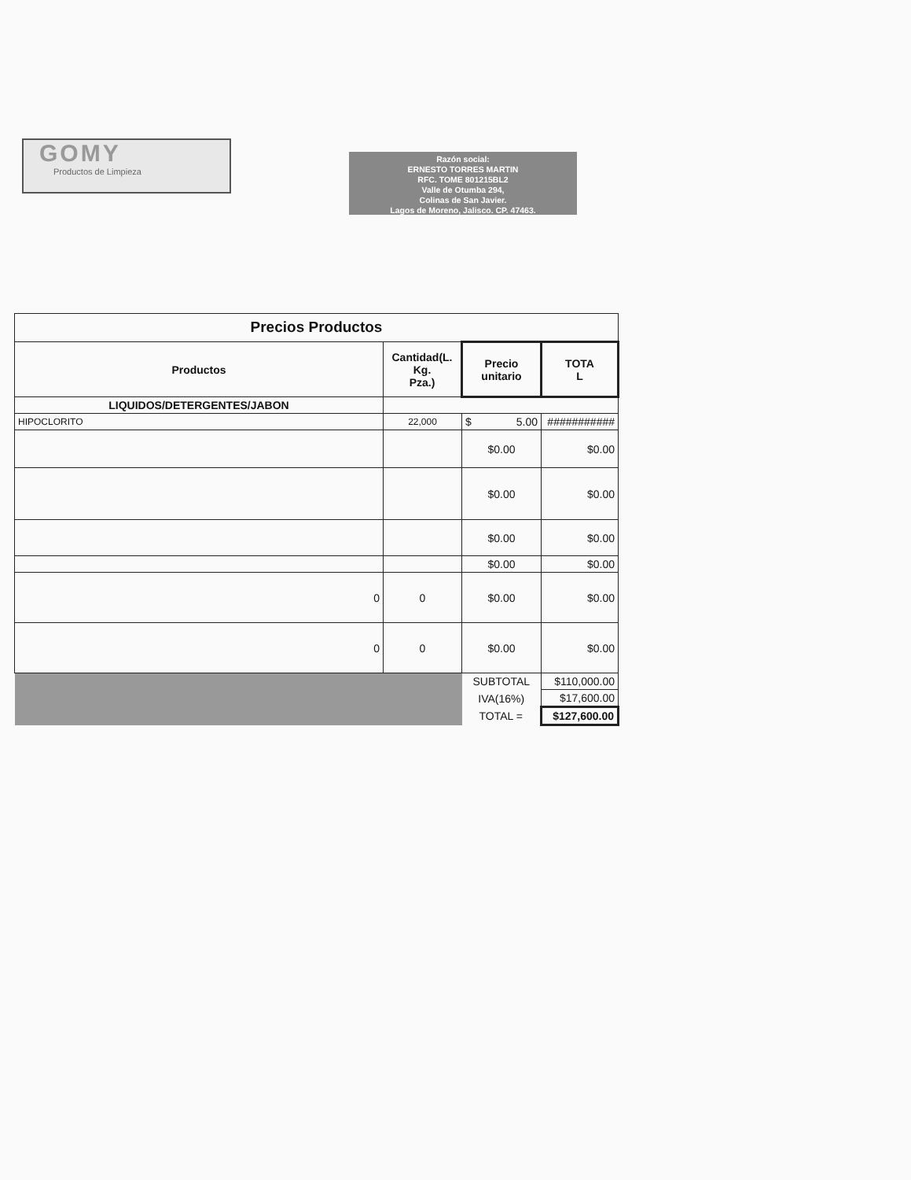GOMY
Productos de Limpieza
Razón social:
ERNESTO TORRES MARTIN
RFC. TOME 801215BL2
Valle de Otumba 294,
Colinas de San Javier.
Lagos de Moreno, Jalisco. CP. 47463.
| Precios Productos | | | |
| --- | --- | --- | --- |
| Productos | Cantidad(L. Kg. Pza.) | Precio unitario | TOTA L |
| LIQUIDOS/DETERGENTES/JABON | | | |
| HIPOCLORITO | 22,000 | $ 5.00 | ########### |
| | | $0.00 | $0.00 |
| | | $0.00 | $0.00 |
| | | $0.00 | $0.00 |
| | | $0.00 | $0.00 |
| 0 | 0 | $0.00 | $0.00 |
| 0 | 0 | $0.00 | $0.00 |
| | | SUBTOTAL | $110,000.00 |
| | | IVA(16%) | $17,600.00 |
| | | TOTAL = | $127,600.00 |